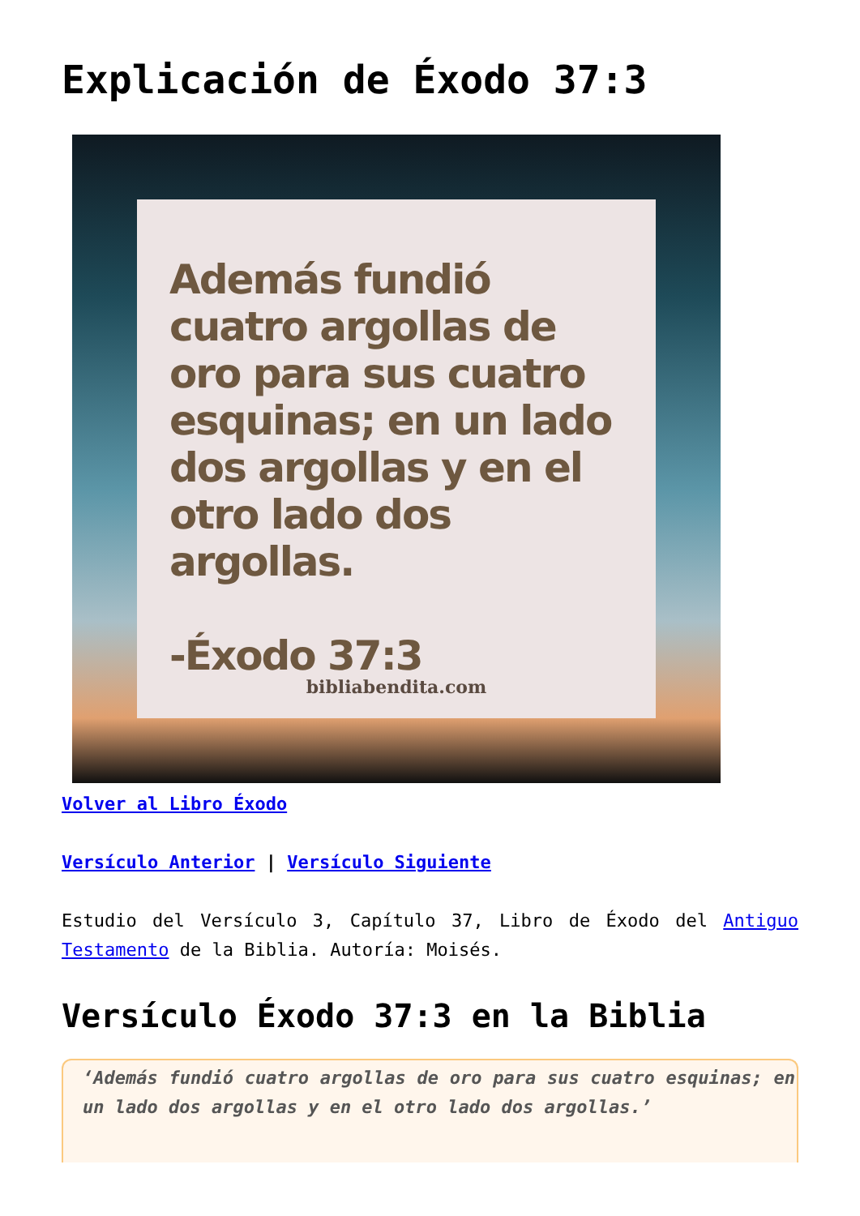Explicación de Éxodo 37:3
Además fundió cuatro argollas de oro para sus cuatro esquinas; en un lado dos argollas y en el otro lado dos argollas.
-Éxodo 37:3
bibliabendita.com
Volver al Libro Éxodo
Versículo Anterior | Versículo Siguiente
Estudio del Versículo 3, Capítulo 37, Libro de Éxodo del Antiguo Testamento de la Biblia. Autoría: Moisés.
Versículo Éxodo 37:3 en la Biblia
‘Además fundió cuatro argollas de oro para sus cuatro esquinas; en un lado dos argollas y en el otro lado dos argollas.’